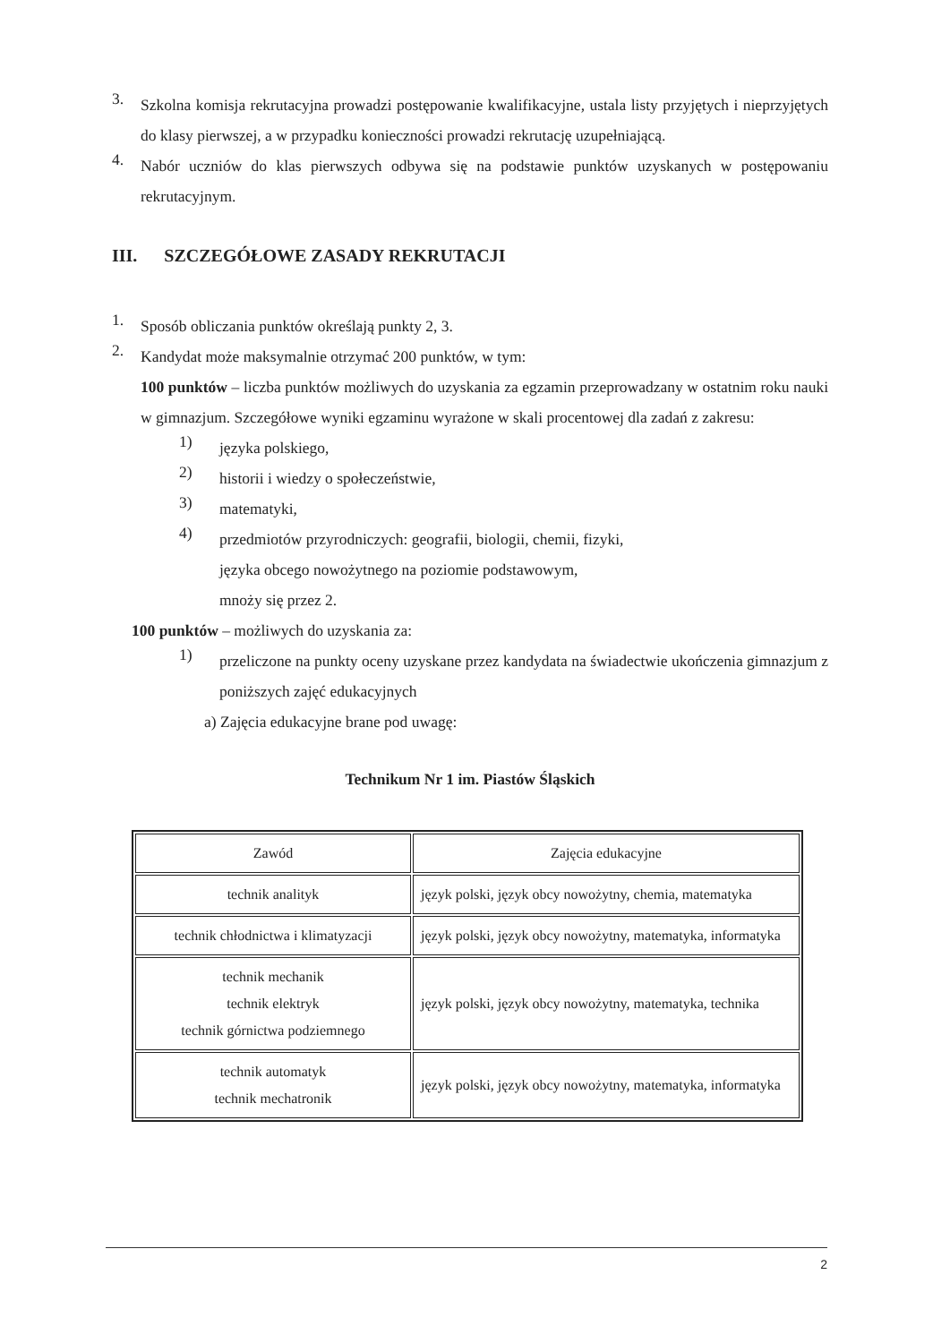3.
Szkolna komisja rekrutacyjna prowadzi postępowanie kwalifikacyjne, ustala listy przyjętych i nieprzyjętych do klasy pierwszej, a w przypadku konieczności prowadzi rekrutację uzupełniającą.
4.
Nabór uczniów do klas pierwszych odbywa się na podstawie punktów uzyskanych w postępowaniu rekrutacyjnym.
III. SZCZEGÓŁOWE ZASADY REKRUTACJI
1.
Sposób obliczania punktów określają punkty 2, 3.
2.
Kandydat może maksymalnie otrzymać 200 punktów, w tym:
100 punktów – liczba punktów możliwych do uzyskania za egzamin przeprowadzany w ostatnim roku nauki w gimnazjum. Szczegółowe wyniki egzaminu wyrażone w skali procentowej dla zadań z zakresu:
1)
języka polskiego,
2)
historii i wiedzy o społeczeństwie,
3)
matematyki,
4)
przedmiotów przyrodniczych: geografii, biologii, chemii, fizyki,
języka obcego nowożytnego na poziomie podstawowym,
mnoży się przez 2.
100 punktów – możliwych do uzyskania za:
1)
przeliczone na punkty oceny uzyskane przez kandydata na świadectwie ukończenia gimnazjum z poniższych zajęć edukacyjnych
a) Zajęcia edukacyjne brane pod uwagę:
Technikum Nr 1 im. Piastów Śląskich
| Zawód | Zajęcia edukacyjne |
| technik analityk | język polski, język obcy nowożytny, chemia, matematyka |
| technik chłodnictwa i klimatyzacji | język polski, język obcy nowożytny, matematyka, informatyka |
| technik mechanik technik elektryk technik górnictwa podziemnego | język polski, język obcy nowożytny, matematyka, technika |
| technik automatyk technik mechatronik | język polski, język obcy nowożytny, matematyka, informatyka |
2